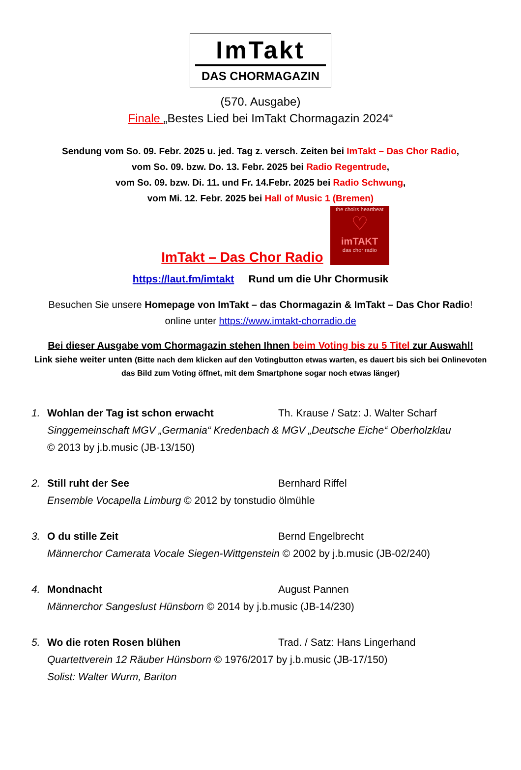ImTakt
DAS CHORMAGAZIN
(570. Ausgabe)
Finale „Bestes Lied bei ImTakt Chormagazin 2024“
Sendung vom So. 09. Febr. 2025 u. jed. Tag z. versch. Zeiten bei ImTakt – Das Chor Radio,
vom So. 09. bzw. Do. 13. Febr. 2025 bei Radio Regentrude,
vom So. 09. bzw. Di. 11. und Fr. 14.Febr. 2025 bei Radio Schwung,
vom Mi. 12. Febr. 2025 bei Hall of Music 1 (Bremen)
ImTakt – Das Chor Radio
the choirs heartbeat
♡
imTAKT
das chor radio
https://laut.fm/imtakt Rund um die Uhr Chormusik
Besuchen Sie unsere Homepage von ImTakt – das Chormagazin & ImTakt – Das Chor Radio!
online unter https://www.imtakt-chorradio.de
Bei dieser Ausgabe vom Chormagazin stehen Ihnen beim Voting bis zu 5 Titel zur Auswahl!
Link siehe weiter unten (Bitte nach dem klicken auf den Votingbutton etwas warten, es dauert bis sich bei Onlinevoten das Bild zum Voting öffnet, mit dem Smartphone sogar noch etwas länger)
1. Wohlan der Tag ist schon erwacht Th. Krause / Satz: J. Walter Scharf
Singgemeinschaft MGV „Germania“ Kredenbach & MGV „Deutsche Eiche“ Oberholzklau
© 2013 by j.b.music (JB-13/150)
2. Still ruht der See Bernhard Riffel
Ensemble Vocapella Limburg © 2012 by tonstudio ölmühle
3. O du stille Zeit Bernd Engelbrecht
Männerchor Camerata Vocale Siegen-Wittgenstein © 2002 by j.b.music (JB-02/240)
4. Mondnacht August Pannen
Männerchor Sangeslust Hünsborn © 2014 by j.b.music (JB-14/230)
5. Wo die roten Rosen blühen Trad. / Satz: Hans Lingerhand
Quartettverein 12 Räuber Hünsborn © 1976/2017 by j.b.music (JB-17/150)
Solist: Walter Wurm, Bariton